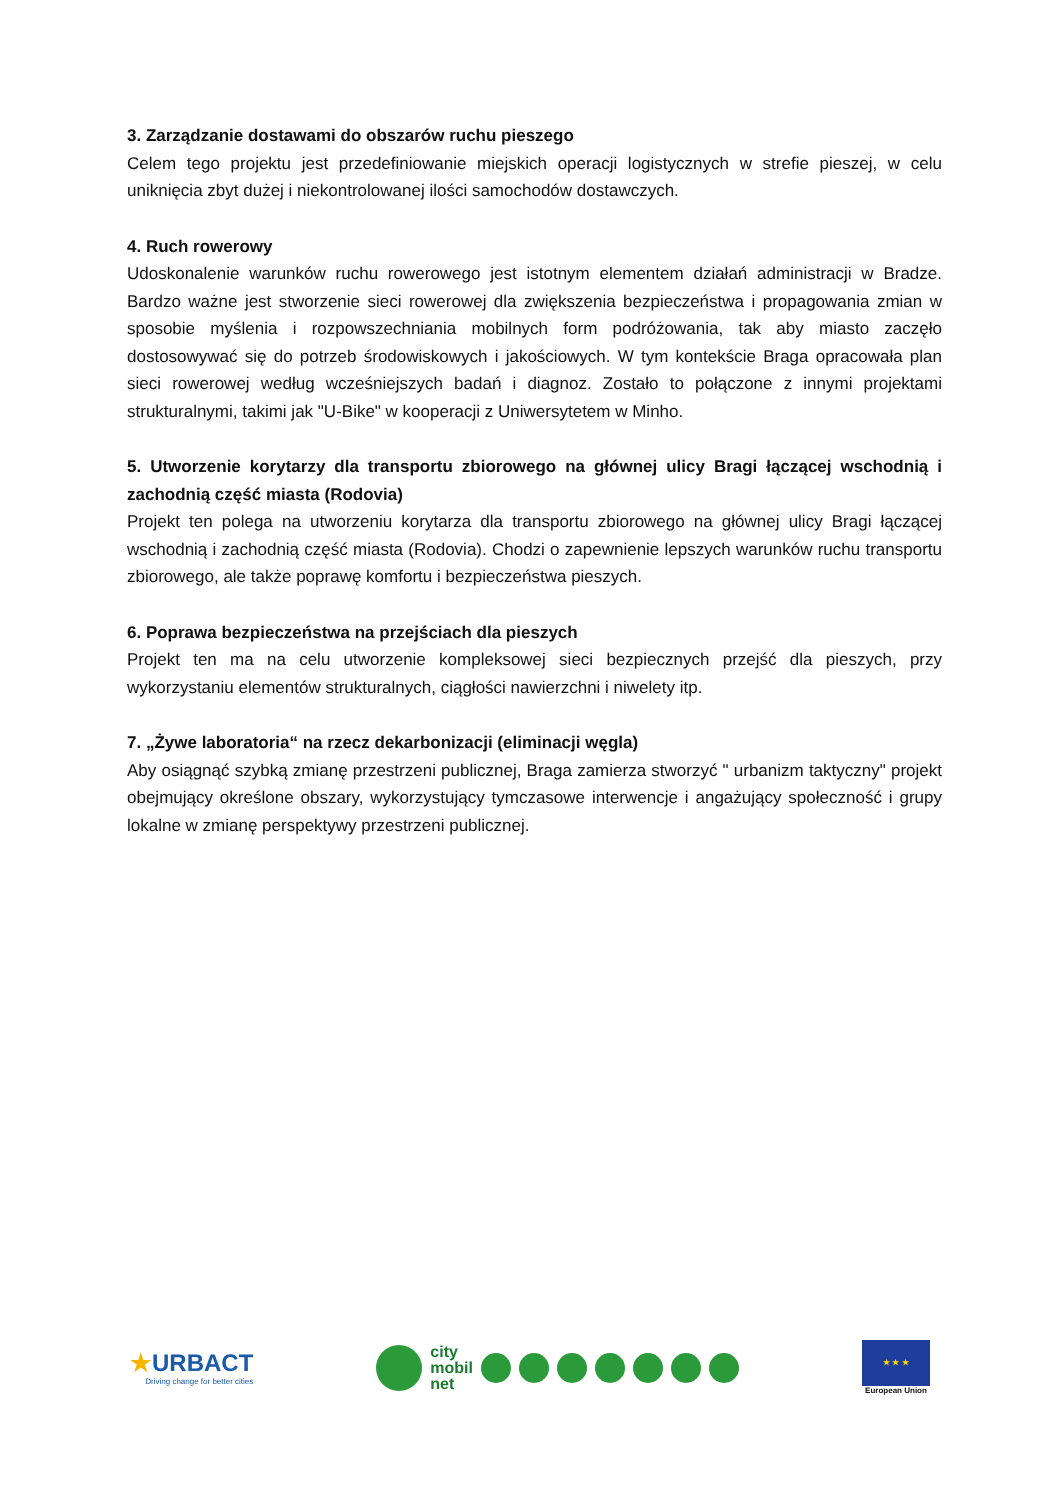3. Zarządzanie dostawami do obszarów ruchu pieszego
Celem tego projektu jest przedefiniowanie miejskich operacji logistycznych w strefie pieszej, w celu uniknięcia zbyt dużej i niekontrolowanej ilości samochodów dostawczych.
4. Ruch rowerowy
Udoskonalenie warunków ruchu rowerowego jest istotnym elementem działań administracji w Bradze. Bardzo ważne jest stworzenie sieci rowerowej dla zwiększenia bezpieczeństwa i propagowania zmian w sposobie myślenia i rozpowszechniania mobilnych form podróżowania, tak aby miasto zaczęło dostosowywać się do potrzeb środowiskowych i jakościowych. W tym kontekście Braga opracowała plan sieci rowerowej według wcześniejszych badań i diagnoz. Zostało to połączone z innymi projektami strukturalnymi, takimi jak "U-Bike" w kooperacji z Uniwersytetem w Minho.
5. Utworzenie korytarzy dla transportu zbiorowego na głównej ulicy Bragi łączącej wschodnią i zachodnią część miasta (Rodovia)
Projekt ten polega na utworzeniu korytarza dla transportu zbiorowego na głównej ulicy Bragi łączącej wschodnią i zachodnią część miasta (Rodovia). Chodzi o zapewnienie lepszych warunków ruchu transportu zbiorowego, ale także poprawę komfortu i bezpieczeństwa pieszych.
6. Poprawa bezpieczeństwa na przejściach dla pieszych
Projekt ten ma na celu utworzenie kompleksowej sieci bezpiecznych przejść dla pieszych, przy wykorzystaniu elementów strukturalnych, ciągłości nawierzchni i niwelety itp.
7. „Żywe laboratoria“ na rzecz dekarbonizacji (eliminacji węgla)
Aby osiągnąć szybką zmianę przestrzeni publicznej, Braga zamierza stworzyć " urbanizm taktyczny" projekt obejmujący określone obszary, wykorzystujący tymczasowe interwencje i angażujący społeczność i grupy lokalne w zmianę perspektywy przestrzeni publicznej.
★URBACT
Driving change for better cities
city
mobil
net
★ ★ ★
European Union